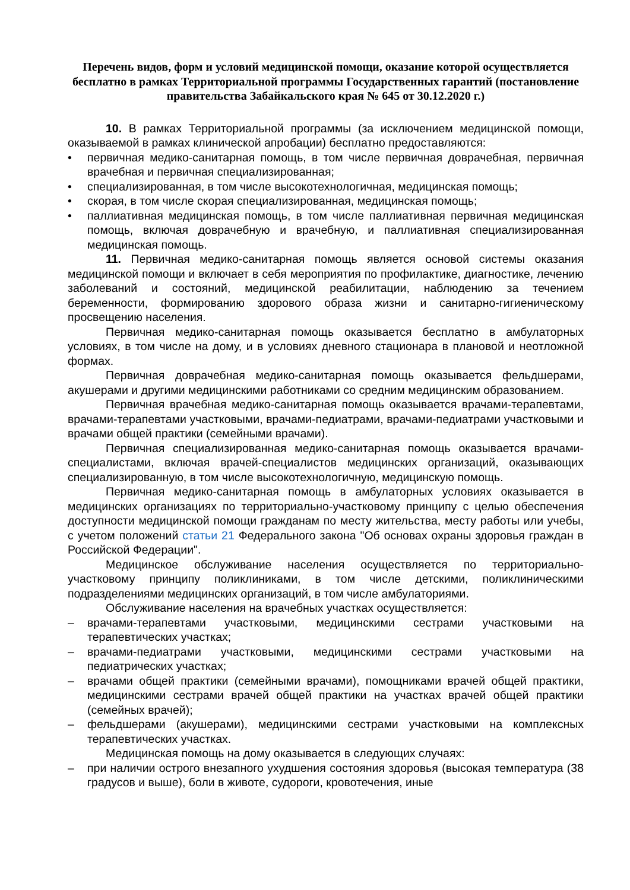Перечень видов, форм и условий медицинской помощи, оказание которой осуществляется бесплатно в рамках Территориальной программы Государственных гарантий (постановление правительства Забайкальского края № 645 от 30.12.2020 г.)
10. В рамках Территориальной программы (за исключением медицинской помощи, оказываемой в рамках клинической апробации) бесплатно предоставляются:
• первичная медико-санитарная помощь, в том числе первичная доврачебная, первичная врачебная и первичная специализированная;
• специализированная, в том числе высокотехнологичная, медицинская помощь;
• скорая, в том числе скорая специализированная, медицинская помощь;
• паллиативная медицинская помощь, в том числе паллиативная первичная медицинская помощь, включая доврачебную и врачебную, и паллиативная специализированная медицинская помощь.
11. Первичная медико-санитарная помощь является основой системы оказания медицинской помощи и включает в себя мероприятия по профилактике, диагностике, лечению заболеваний и состояний, медицинской реабилитации, наблюдению за течением беременности, формированию здорового образа жизни и санитарно-гигиеническому просвещению населения.
Первичная медико-санитарная помощь оказывается бесплатно в амбулаторных условиях, в том числе на дому, и в условиях дневного стационара в плановой и неотложной формах.
Первичная доврачебная медико-санитарная помощь оказывается фельдшерами, акушерами и другими медицинскими работниками со средним медицинским образованием.
Первичная врачебная медико-санитарная помощь оказывается врачами-терапевтами, врачами-терапевтами участковыми, врачами-педиатрами, врачами-педиатрами участковыми и врачами общей практики (семейными врачами).
Первичная специализированная медико-санитарная помощь оказывается врачами-специалистами, включая врачей-специалистов медицинских организаций, оказывающих специализированную, в том числе высокотехнологичную, медицинскую помощь.
Первичная медико-санитарная помощь в амбулаторных условиях оказывается в медицинских организациях по территориально-участковому принципу с целью обеспечения доступности медицинской помощи гражданам по месту жительства, месту работы или учебы, с учетом положений статьи 21 Федерального закона "Об основах охраны здоровья граждан в Российской Федерации".
Медицинское обслуживание населения осуществляется по территориально-участковому принципу поликлиниками, в том числе детскими, поликлиническими подразделениями медицинских организаций, в том числе амбулаториями.
Обслуживание населения на врачебных участках осуществляется:
– врачами-терапевтами участковыми, медицинскими сестрами участковыми на терапевтических участках;
– врачами-педиатрами участковыми, медицинскими сестрами участковыми на педиатрических участках;
– врачами общей практики (семейными врачами), помощниками врачей общей практики, медицинскими сестрами врачей общей практики на участках врачей общей практики (семейных врачей);
– фельдшерами (акушерами), медицинскими сестрами участковыми на комплексных терапевтических участках.
Медицинская помощь на дому оказывается в следующих случаях:
– при наличии острого внезапного ухудшения состояния здоровья (высокая температура (38 градусов и выше), боли в животе, судороги, кровотечения, иные